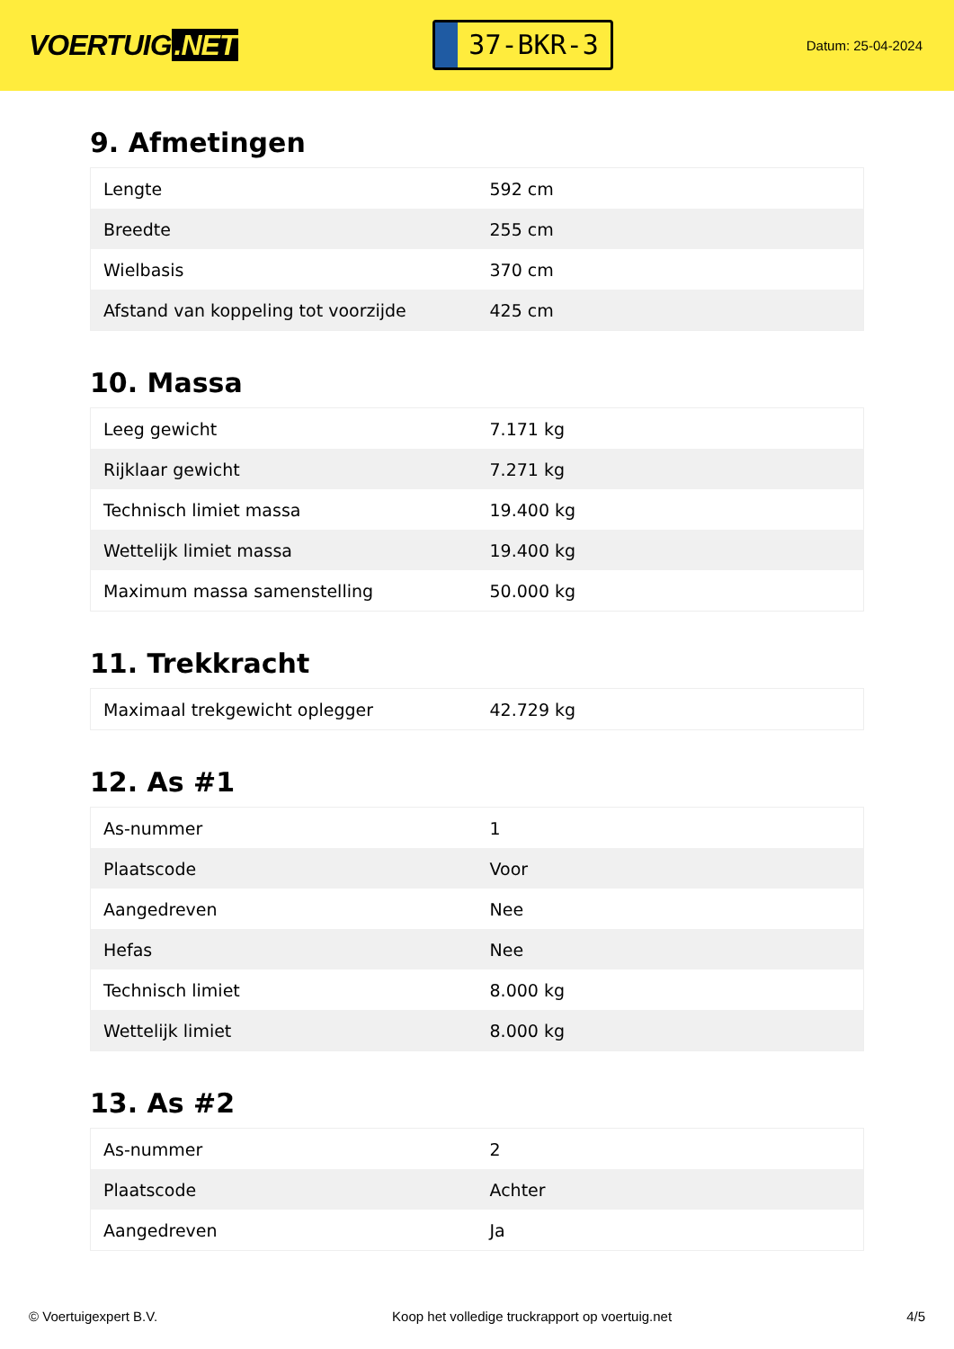VOERTUIG.NET
37-BKR-3
Datum: 25-04-2024
9. Afmetingen
| Lengte | 592 cm |
| Breedte | 255 cm |
| Wielbasis | 370 cm |
| Afstand van koppeling tot voorzijde | 425 cm |
10. Massa
| Leeg gewicht | 7.171 kg |
| Rijklaar gewicht | 7.271 kg |
| Technisch limiet massa | 19.400 kg |
| Wettelijk limiet massa | 19.400 kg |
| Maximum massa samenstelling | 50.000 kg |
11. Trekkracht
| Maximaal trekgewicht oplegger | 42.729 kg |
12. As #1
| As-nummer | 1 |
| Plaatscode | Voor |
| Aangedreven | Nee |
| Hefas | Nee |
| Technisch limiet | 8.000 kg |
| Wettelijk limiet | 8.000 kg |
13. As #2
| As-nummer | 2 |
| Plaatscode | Achter |
| Aangedreven | Ja |
© Voertuigexpert B.V. Koop het volledige truckrapport op voertuig.net 4/5